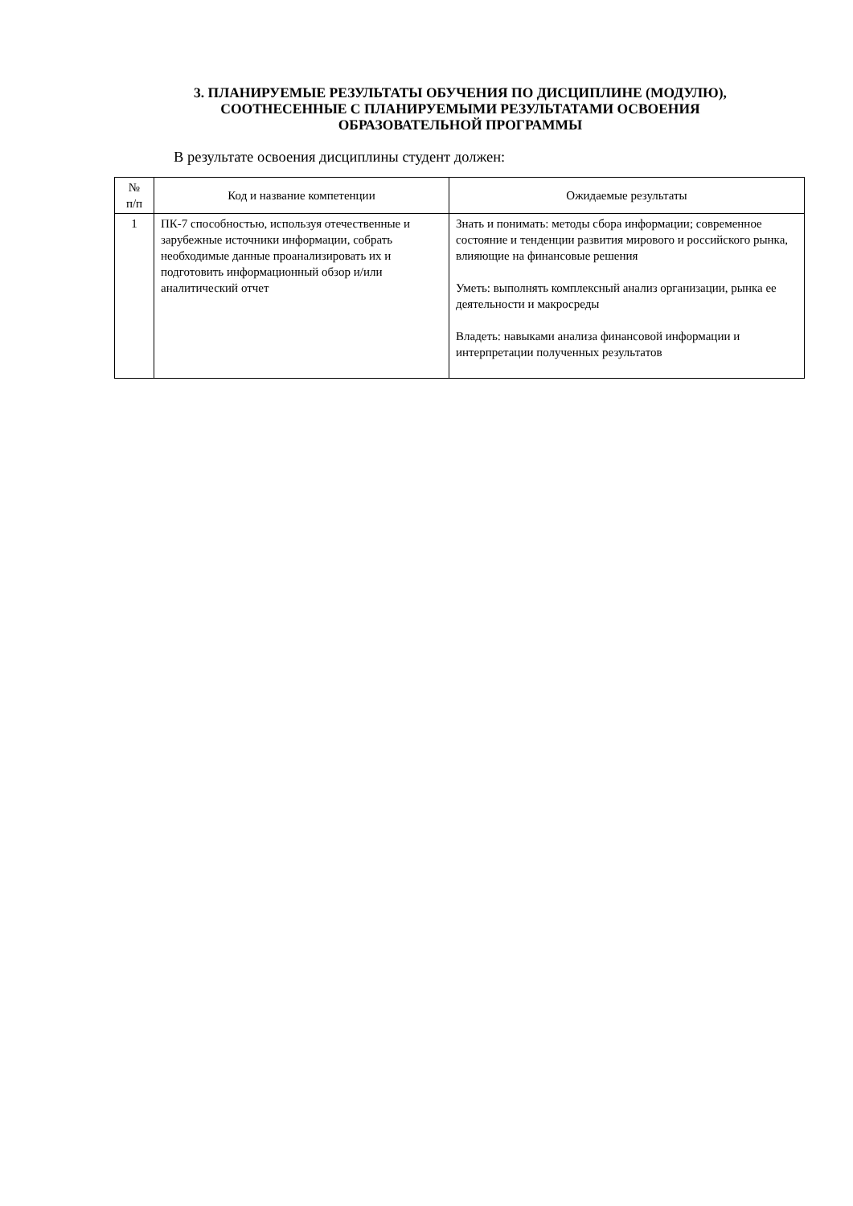3. ПЛАНИРУЕМЫЕ РЕЗУЛЬТАТЫ ОБУЧЕНИЯ ПО ДИСЦИПЛИНЕ (МОДУЛЮ),
СООТНЕСЕННЫЕ С ПЛАНИРУЕМЫМИ РЕЗУЛЬТАТАМИ ОСВОЕНИЯ
ОБРАЗОВАТЕЛЬНОЙ ПРОГРАММЫ
В результате освоения дисциплины студент должен:
| № п/п | Код и название компетенции | Ожидаемые результаты |
| --- | --- | --- |
| 1 | ПК-7 способностью, используя отечественные и зарубежные источники информации, собрать необходимые данные проанализировать их и подготовить информационный обзор и/или аналитический отчет | Знать и понимать: методы сбора информации; современное состояние и тенденции развития мирового и российского рынка, влияющие на финансовые решения Уметь: выполнять комплексный анализ организации, рынка ее деятельности и макросреды Владеть: навыками анализа финансовой информации и интерпретации полученных результатов |